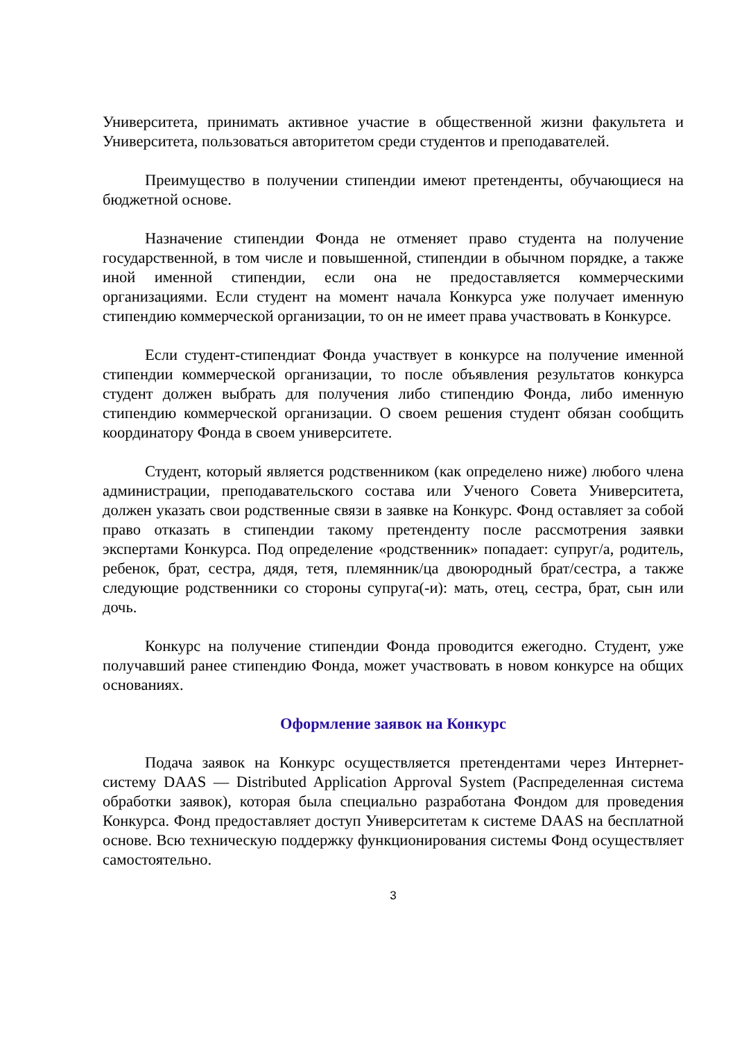Университета, принимать активное участие в общественной жизни факультета и Университета, пользоваться авторитетом среди студентов и преподавателей.
Преимущество в получении стипендии имеют претенденты, обучающиеся на бюджетной основе.
Назначение стипендии Фонда не отменяет право студента на получение государственной, в том числе и повышенной, стипендии в обычном порядке, а также иной именной стипендии, если она не предоставляется коммерческими организациями. Если студент на момент начала Конкурса уже получает именную стипендию коммерческой организации, то он не имеет права участвовать в Конкурсе.
Если студент-стипендиат Фонда участвует в конкурсе на получение именной стипендии коммерческой организации, то после объявления результатов конкурса студент должен выбрать для получения либо стипендию Фонда, либо именную стипендию коммерческой организации. О своем решения студент обязан сообщить координатору Фонда в своем университете.
Студент, который является родственником (как определено ниже) любого члена администрации, преподавательского состава или Ученого Совета Университета, должен указать свои родственные связи в заявке на Конкурс. Фонд оставляет за собой право отказать в стипендии такому претенденту после рассмотрения заявки экспертами Конкурса. Под определение «родственник» попадает: супруг/а, родитель, ребенок, брат, сестра, дядя, тетя, племянник/ца двоюродный брат/сестра, а также следующие родственники со стороны супруга(-и): мать, отец, сестра, брат, сын или дочь.
Конкурс на получение стипендии Фонда проводится ежегодно. Студент, уже получавший ранее стипендию Фонда, может участвовать в новом конкурсе на общих основаниях.
Оформление заявок на Конкурс
Подача заявок на Конкурс осуществляется претендентами через Интернет-систему DAAS — Distributed Application Approval System (Распределенная система обработки заявок), которая была специально разработана Фондом для проведения Конкурса. Фонд предоставляет доступ Университетам к системе DAAS на бесплатной основе. Всю техническую поддержку функционирования системы Фонд осуществляет самостоятельно.
3